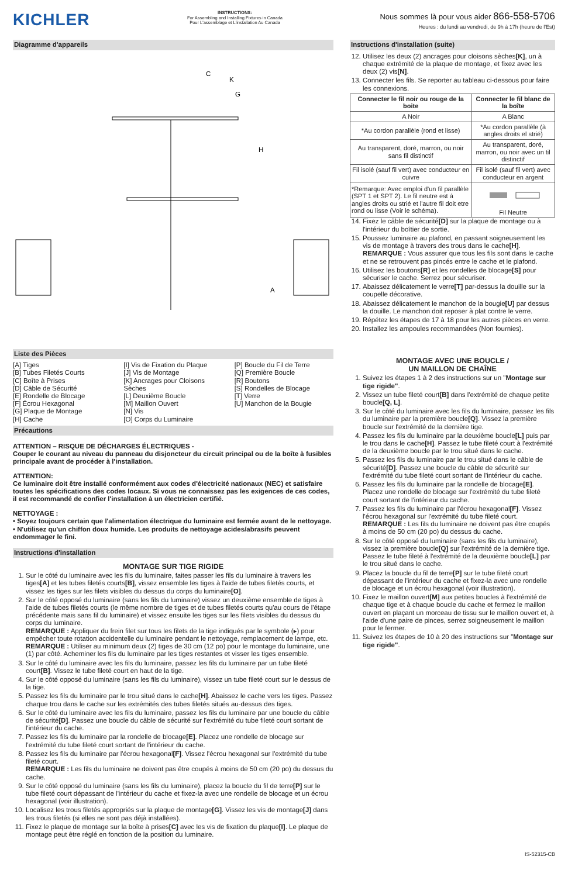KICHLER
INSTRUCTIONS:
For Assembling and Installing Fixtures in Canada
Pour L'assemblage et L'installation Au Canada
Nous sommes là pour vous aider 866-558-5706
Heures : du lundi au vendredi, de 9h à 17h (heure de l'Est)
Diagramme d'appareils
C
K
G
H
A
Liste des Pièces
[A] Tiges
[B] Tubes Filetés Courts
[C] Boîte à Prises
[D] Câble de Sécurité
[E] Rondelle de Blocage
[F] Écrou Hexagonal
[G] Plaque de Montage
[H] Cache
[I] Vis de Fixation du Plaque
[J] Vis de Montage
[K] Ancrages pour Cloisons Sèches
[L] Deuxième Boucle
[M] Maillon Ouvert
[N] Vis
[O] Corps du Luminaire
[P] Boucle du Fil de Terre
[Q] Première Boucle
[R] Boutons
[S] Rondelles de Blocage
[T] Verre
[U] Manchon de la Bougie
Précautions
ATTENTION – RISQUE DE DÉCHARGES ÉLECTRIQUES -
Couper le courant au niveau du panneau du disjoncteur du circuit principal ou de la boîte à fusibles principale avant de procéder à l'installation.
ATTENTION:
Ce luminaire doit être installé conformément aux codes d'électricité nationaux (NEC) et satisfaire toutes les spécifications des codes locaux. Si vous ne connaissez pas les exigences de ces codes, il est recommandé de confier l'installation à un électricien certifié.
NETTOYAGE :
• Soyez toujours certain que l'alimentation électrique du luminaire est fermée avant de le nettoyage.
• N'utilisez qu'un chiffon doux humide. Les produits de nettoyage acides/abrasifs peuvent endommager le fini.
Instructions d'installation
MONTAGE SUR TIGE RIGIDE
1. Sur le côté du luminaire avec les fils du luminaire, faites passer les fils du luminaire à travers les tiges[A] et les tubes filetés courts[B], vissez ensemble les tiges à l'aide de tubes filetés courts, et vissez les tiges sur les filets visibles du dessus du corps du luminaire[O].
2. Sur le côté opposé du luminaire (sans les fils du luminaire) vissez un deuxième ensemble de tiges à l'aide de tubes filetés courts (le même nombre de tiges et de tubes filetés courts qu'au cours de l'étape précédente mais sans fil du luminaire) et vissez ensuite les tiges sur les filets visibles du dessus du corps du luminaire.
REMARQUE : Appliquer du frein filet sur tous les filets de la tige indiqués par le symbole (▸) pour empêcher toute rotation accidentelle du luminaire pendant le nettoyage, remplacement de lampe, etc.
REMARQUE : Utiliser au minimum deux (2) tiges de 30 cm (12 po) pour le montage du luminaire, une (1) par côté. Acheminer les fils du luminaire par les tiges restantes et visser les tiges ensemble.
3. Sur le côté du luminaire avec les fils du luminaire, passez les fils du luminaire par un tube fileté court[B]. Vissez le tube fileté court en haut de la tige.
4. Sur le côté opposé du luminaire (sans les fils du luminaire), vissez un tube fileté court sur le dessus de la tige.
5. Passez les fils du luminaire par le trou situé dans le cache[H]. Abaissez le cache vers les tiges. Passez chaque trou dans le cache sur les extrémités des tubes filetés situés au-dessus des tiges.
6. Sur le côté du luminaire avec les fils du luminaire, passez les fils du luminaire par une boucle du câble de sécurité[D]. Passez une boucle du câble de sécurité sur l'extrémité du tube fileté court sortant de l'intérieur du cache.
7. Passez les fils du luminaire par la rondelle de blocage[E]. Placez une rondelle de blocage sur l'extrémité du tube fileté court sortant de l'intérieur du cache.
8. Passez les fils du luminaire par l'écrou hexagonal[F]. Vissez l'écrou hexagonal sur l'extrémité du tube fileté court.
REMARQUE : Les fils du luminaire ne doivent pas être coupés à moins de 50 cm (20 po) du dessus du cache.
9. Sur le côté opposé du luminaire (sans les fils du luminaire), placez la boucle du fil de terre[P] sur le tube fileté court dépassant de l'intérieur du cache et fixez-la avec une rondelle de blocage et un écrou hexagonal (voir illustration).
10. Localisez les trous filetés appropriés sur la plaque de montage[G]. Vissez les vis de montage[J] dans les trous filetés (si elles ne sont pas déjà installées).
11. Fixez le plaque de montage sur la boîte à prises[C] avec les vis de fixation du plaque[I]. Le plaque de montage peut être réglé en fonction de la position du luminaire.
Instructions d'installation (suite)
12. Utilisez les deux (2) ancrages pour cloisons sèches[K], un à chaque extrémité de la plaque de montage, et fixez avec les deux (2) vis[N].
13. Connecter les fils. Se reporter au tableau ci-dessous pour faire les connexions.
| Connecter le fil noir ou rouge de la boite | Connecter le fil blanc de la boîte |
| --- | --- |
| A Noir | A Blanc |
| *Au cordon parallèle (rond et lisse) | *Au cordon parallèle (à angles droits el strié) |
| Au transparent, doré, marron, ou noir sans fil distinctif | Au transparent, doré, marron, ou noir avec un til distinctif |
| Fil isolé (sauf fil vert) avec conducteur en cuivre | Fil isolé (sauf fil vert) avec conducteur en argent |
| *Remarque: Avec emploi d'un fil parallèle (SPT 1 et SPT 2). Le fil neutre est á angles droits ou strié et l'autre fil doit etre rond ou lisse (Voir le schéma). | Fil Neutre |
14. Fixez le câble de sécurité[D] sur la plaque de montage ou à l'intérieur du boîtier de sortie.
15. Poussez luminaire au plafond, en passant soigneusement les vis de montage à travers des trous dans le cache[H].
REMARQUE : Vous assurer que tous les fils sont dans le cache et ne se retrouvent pas pincés entre le cache et le plafond.
16. Utilisez les boutons[R] et les rondelles de blocage[S] pour sécuriser le cache. Serrez pour sécuriser.
17. Abaissez délicatement le verre[T] par-dessus la douille sur la coupelle décorative.
18. Abaissez délicatement le manchon de la bougie[U] par dessus la douille. Le manchon doit reposer à plat contre le verre.
19. Répétez les étapes de 17 à 18 pour les autres pièces en verre.
20. Installez les ampoules recommandées (Non fournies).
MONTAGE AVEC UNE BOUCLE /
UN MAILLON DE CHAÎNE
1. Suivez les étapes 1 à 2 des instructions sur un "Montage sur tige rigide".
2. Vissez un tube fileté court[B] dans l'extrémité de chaque petite boucle[Q, L].
3. Sur le côté du luminaire avec les fils du luminaire, passez les fils du luminaire par la première boucle[Q]. Vissez la première boucle sur l'extrémité de la dernière tige.
4. Passez les fils du luminaire par la deuxième boucle[L] puis par le trou dans le cache[H]. Passez le tube fileté court à l'extrémité de la deuxième boucle par le trou situé dans le cache.
5. Passez les fils du luminaire par le trou situé dans le câble de sécurité[D]. Passez une boucle du câble de sécurité sur l'extrémité du tube fileté court sortant de l'intérieur du cache.
6. Passez les fils du luminaire par la rondelle de blocage[E]. Placez une rondelle de blocage sur l'extrémité du tube fileté court sortant de l'intérieur du cache.
7. Passez les fils du luminaire par l'écrou hexagonal[F]. Vissez l'écrou hexagonal sur l'extrémité du tube fileté court.
REMARQUE : Les fils du luminaire ne doivent pas être coupés à moins de 50 cm (20 po) du dessus du cache.
8. Sur le côté opposé du luminaire (sans les fils du luminaire), vissez la première boucle[Q] sur l'extrémité de la dernière tige. Passez le tube fileté à l'extrémité de la deuxième boucle[L] par le trou situé dans le cache.
9. Placez la boucle du fil de terre[P] sur le tube fileté court dépassant de l'intérieur du cache et fixez-la avec une rondelle de blocage et un écrou hexagonal (voir illustration).
10. Fixez le maillon ouvert[M] aux petites boucles à l'extrémité de chaque tige et à chaque boucle du cache et fermez le maillon ouvert en plaçant un morceau de tissu sur le maillon ouvert et, à l'aide d'une paire de pinces, serrez soigneusement le maillon pour le fermer.
11. Suivez les étapes de 10 à 20 des instructions sur "Montage sur tige rigide".
IS-52315-CB